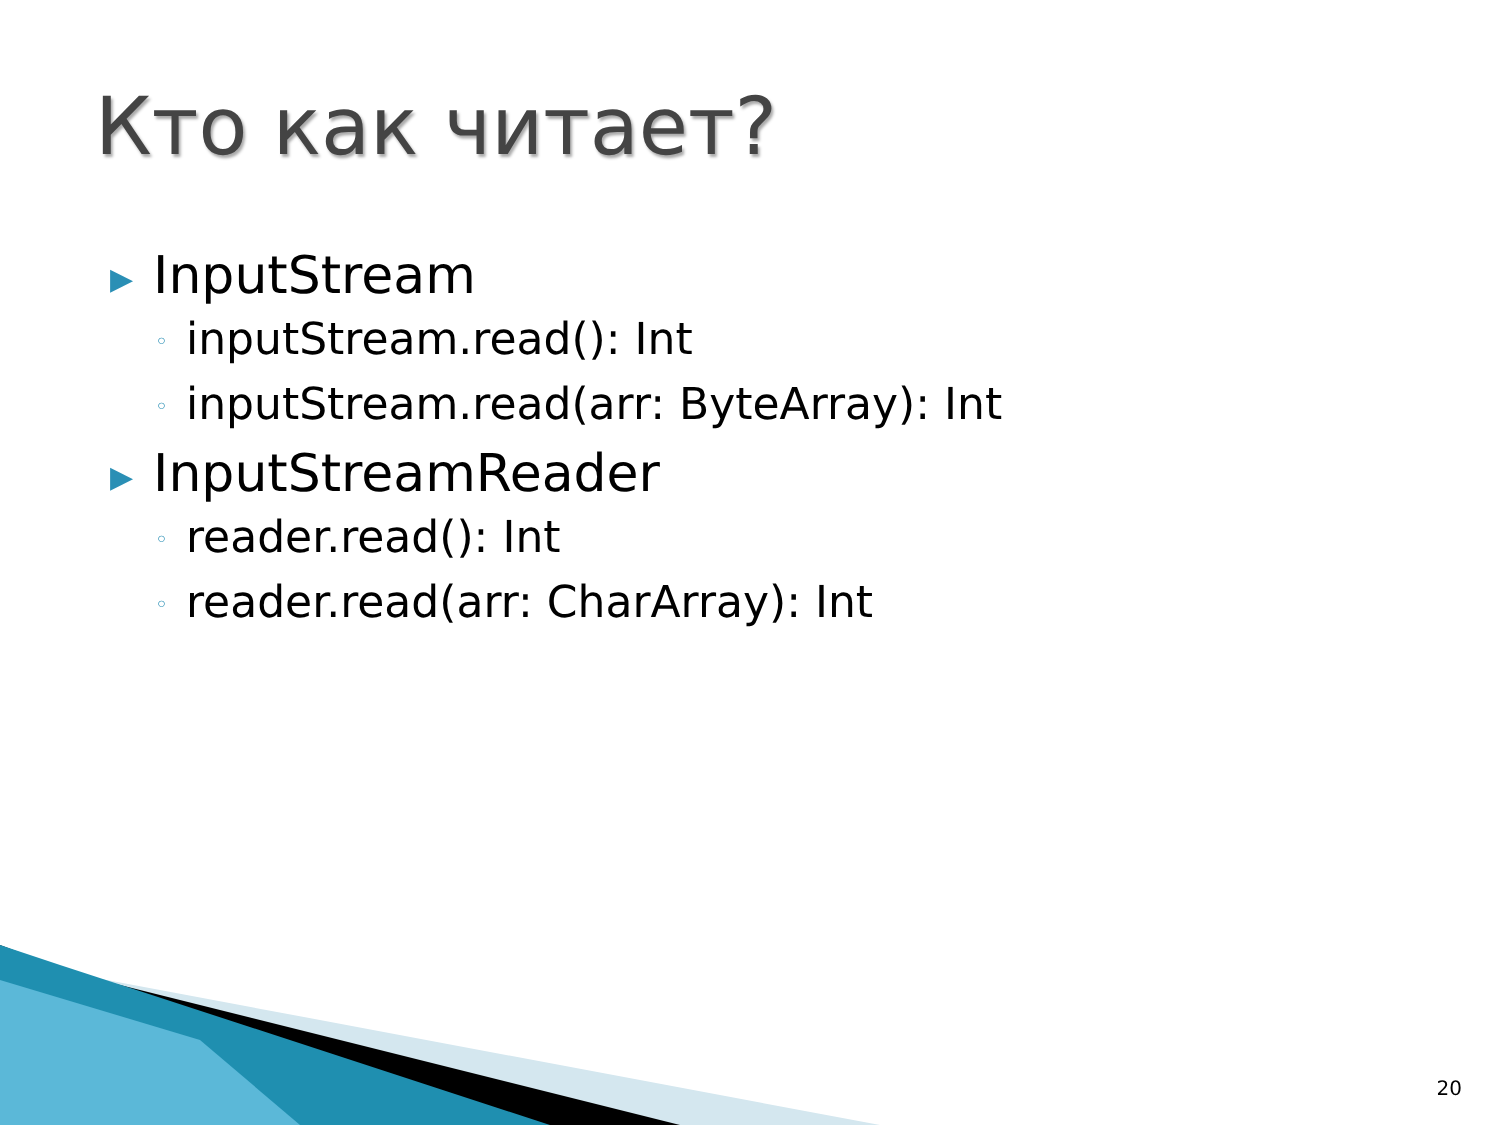Кто как читает?
▶ InputStream
◦ inputStream.read(): Int
◦ inputStream.read(arr: ByteArray): Int
▶ InputStreamReader
◦ reader.read(): Int
◦ reader.read(arr: CharArray): Int
20